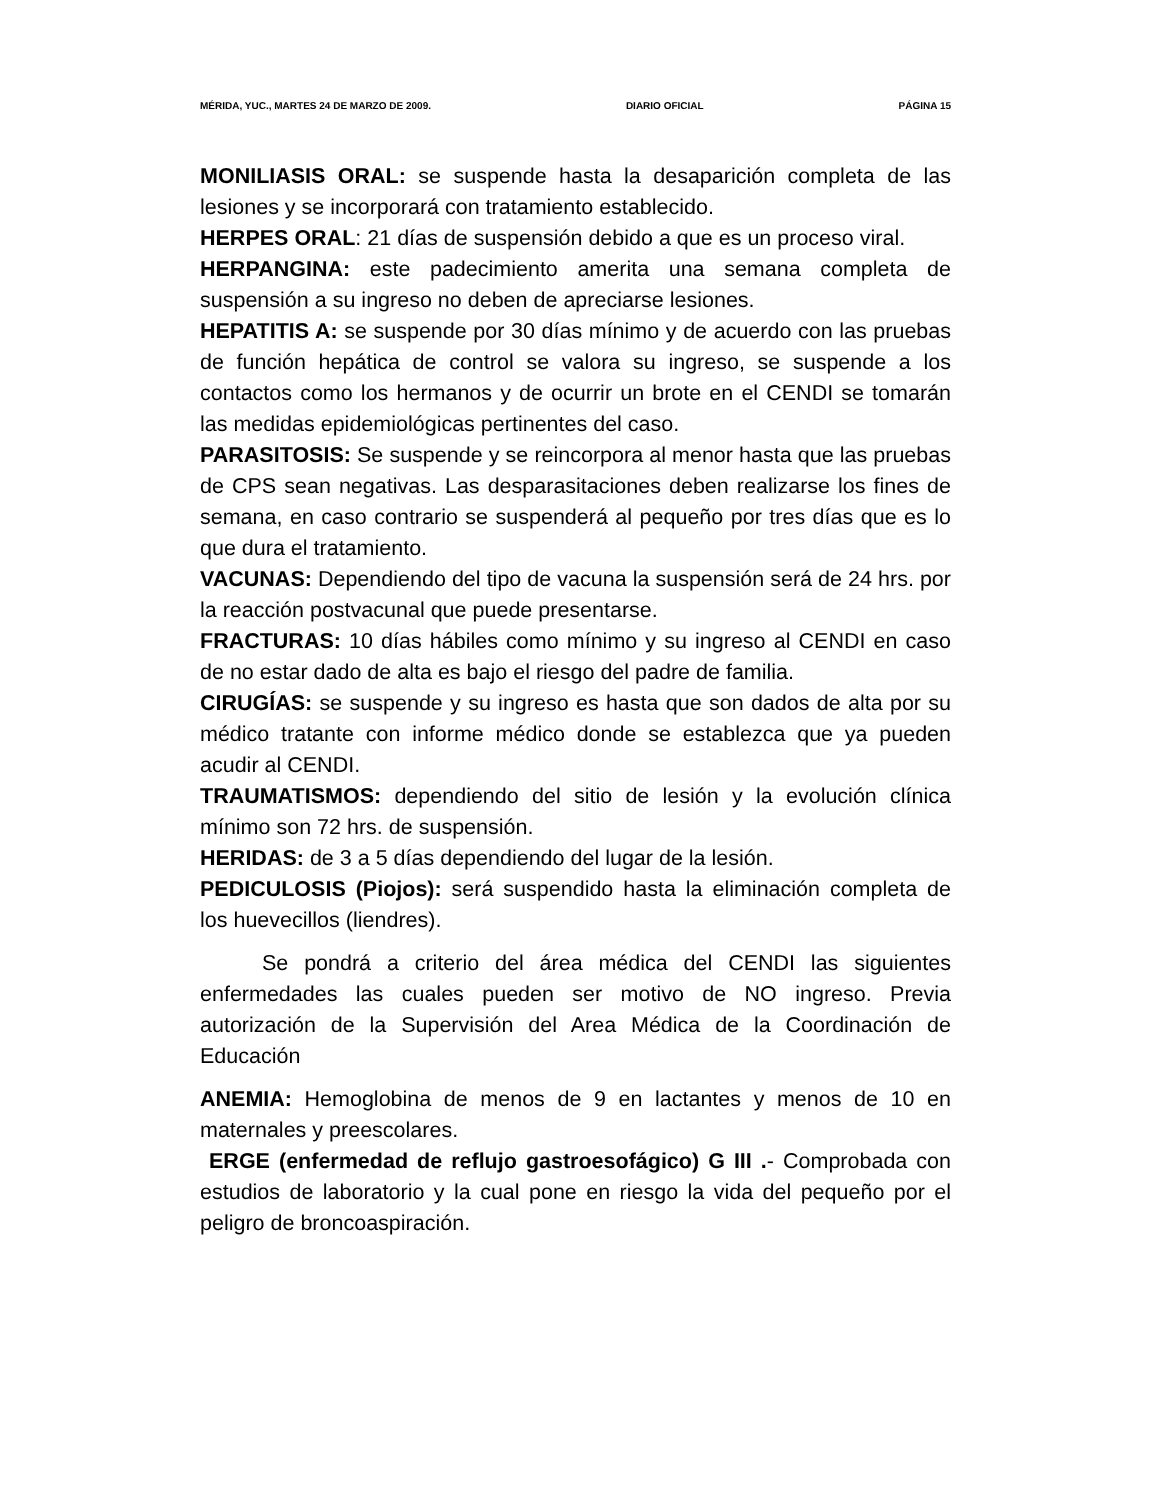MÉRIDA, YUC., MARTES 24 DE MARZO DE 2009. DIARIO OFICIAL PÁGINA 15
MONILIASIS ORAL: se suspende hasta la desaparición completa de las lesiones y se incorporará con tratamiento establecido.
HERPES ORAL: 21 días de suspensión debido a que es un proceso viral.
HERPANGINA: este padecimiento amerita una semana completa de suspensión a su ingreso no deben de apreciarse lesiones.
HEPATITIS A: se suspende por 30 días mínimo y de acuerdo con las pruebas de función hepática de control se valora su ingreso, se suspende a los contactos como los hermanos y de ocurrir un brote en el CENDI se tomarán las medidas epidemiológicas pertinentes del caso.
PARASITOSIS: Se suspende y se reincorpora al menor hasta que las pruebas de CPS sean negativas. Las desparasitaciones deben realizarse los fines de semana, en caso contrario se suspenderá al pequeño por tres días que es lo que dura el tratamiento.
VACUNAS: Dependiendo del tipo de vacuna la suspensión será de 24 hrs. por la reacción postvacunal que puede presentarse.
FRACTURAS: 10 días hábiles como mínimo y su ingreso al CENDI en caso de no estar dado de alta es bajo el riesgo del padre de familia.
CIRUGÍAS: se suspende y su ingreso es hasta que son dados de alta por su médico tratante con informe médico donde se establezca que ya pueden acudir al CENDI.
TRAUMATISMOS: dependiendo del sitio de lesión y la evolución clínica mínimo son 72 hrs. de suspensión.
HERIDAS: de 3 a 5 días dependiendo del lugar de la lesión.
PEDICULOSIS (Piojos): será suspendido hasta la eliminación completa de los huevecillos (liendres).
Se pondrá a criterio del área médica del CENDI las siguientes enfermedades las cuales pueden ser motivo de NO ingreso. Previa autorización de la Supervisión del Area Médica de la Coordinación de Educación
ANEMIA: Hemoglobina de menos de 9 en lactantes y menos de 10 en maternales y preescolares.
ERGE (enfermedad de reflujo gastroesofágico) G III .- Comprobada con estudios de laboratorio y la cual pone en riesgo la vida del pequeño por el peligro de broncoaspiración.